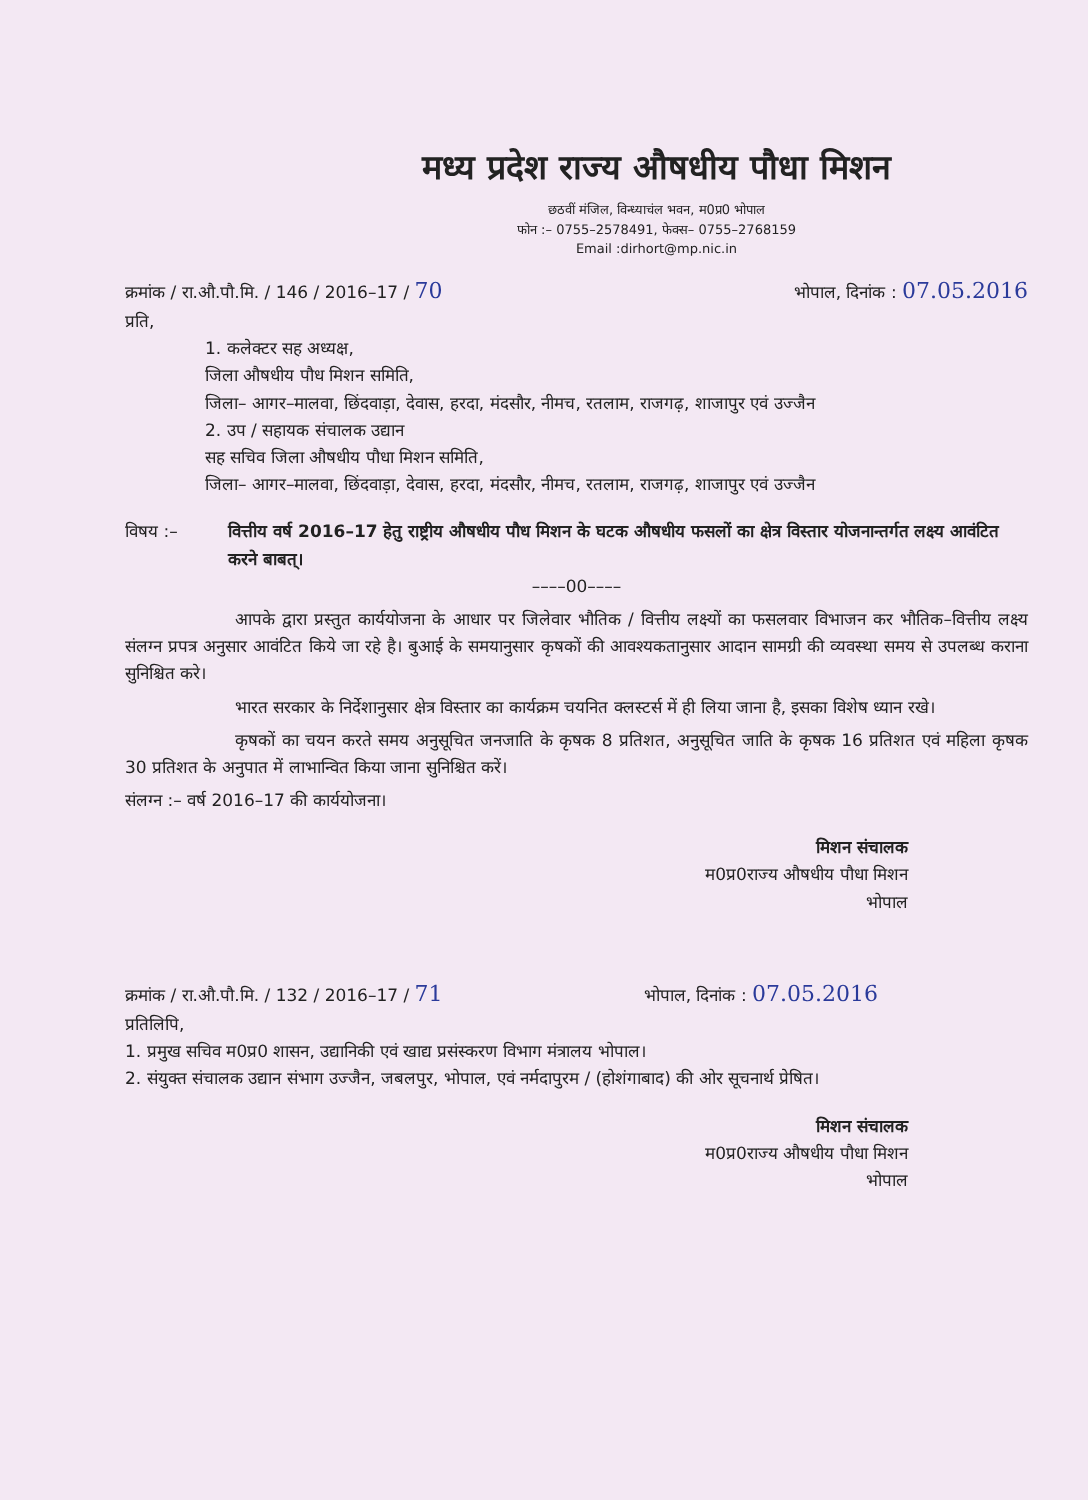मध्य प्रदेश राज्य औषधीय पौधा मिशन
छठवीं मंजिल, विन्ध्याचंल भवन, म0प्र0 भोपाल
फोन :– 0755–2578491, फेक्स– 0755–2768159
Email :dirhort@mp.nic.in
क्रमांक / रा.औ.पौ.मि. / 146 / 2016–17 / 70 भोपाल, दिनांक : 07.05.2016
प्रति,
1. कलेक्टर सह अध्यक्ष,
जिला औषधीय पौध मिशन समिति,
जिला– आगर–मालवा, छिंदवाड़ा, देवास, हरदा, मंदसौर, नीमच, रतलाम, राजगढ़, शाजापुर एवं उज्जैन
2. उप / सहायक संचालक उद्यान
सह सचिव जिला औषधीय पौधा मिशन समिति,
जिला– आगर–मालवा, छिंदवाड़ा, देवास, हरदा, मंदसौर, नीमच, रतलाम, राजगढ़, शाजापुर एवं उज्जैन
विषय :– वित्तीय वर्ष 2016–17 हेतु राष्ट्रीय औषधीय पौध मिशन के घटक औषधीय फसलों का क्षेत्र विस्तार योजनान्तर्गत लक्ष्य आवंटित करने बाबत्।
––––00––––
आपके द्वारा प्रस्तुत कार्ययोजना के आधार पर जिलेवार भौतिक / वित्तीय लक्ष्यों का फसलवार विभाजन कर भौतिक–वित्तीय लक्ष्य संलग्न प्रपत्र अनुसार आवंटित किये जा रहे है। बुआई के समयानुसार कृषकों की आवश्यकतानुसार आदान सामग्री की व्यवस्था समय से उपलब्ध कराना सुनिश्चित करे।
भारत सरकार के निर्देशानुसार क्षेत्र विस्तार का कार्यक्रम चयनित क्लस्टर्स में ही लिया जाना है, इसका विशेष ध्यान रखे।
कृषकों का चयन करते समय अनुसूचित जनजाति के कृषक 8 प्रतिशत, अनुसूचित जाति के कृषक 16 प्रतिशत एवं महिला कृषक 30 प्रतिशत के अनुपात में लाभान्वित किया जाना सुनिश्चित करें।
संलग्न :– वर्ष 2016–17 की कार्ययोजना।
मिशन संचालक
म0प्र0राज्य औषधीय पौधा मिशन
भोपाल
क्रमांक / रा.औ.पौ.मि. / 132 / 2016–17 / 71 भोपाल, दिनांक : 07.05.2016
प्रतिलिपि,
1. प्रमुख सचिव म0प्र0 शासन, उद्यानिकी एवं खाद्य प्रसंस्करण विभाग मंत्रालय भोपाल।
2. संयुक्त संचालक उद्यान संभाग उज्जैन, जबलपुर, भोपाल, एवं नर्मदापुरम / (होशंगाबाद) की ओर सूचनार्थ प्रेषित।
मिशन संचालक
म0प्र0राज्य औषधीय पौधा मिशन
भोपाल